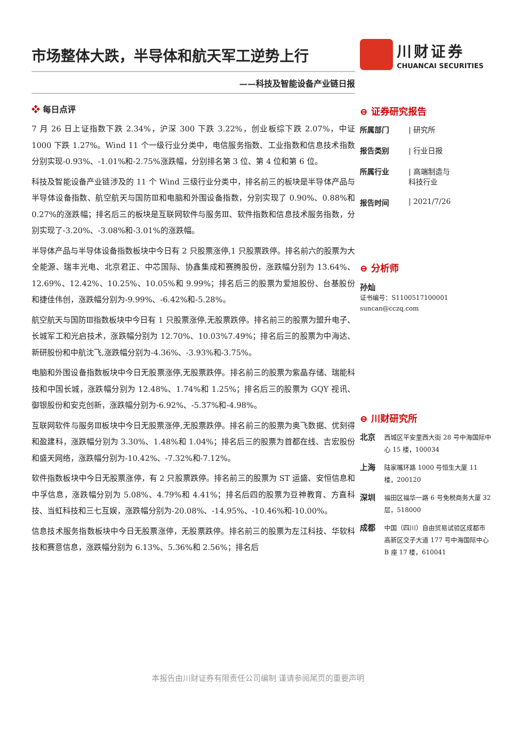市场整体大跌，半导体和航天军工逆势上行
——科技及智能设备产业链日报
❖ 每日点评
7 月 26 日上证指数下跌 2.34%，沪深 300 下跌 3.22%，创业板综下跌 2.07%，中证 1000 下跌 1.27%。Wind 11 个一级行业分类中，电信服务指数、工业指数和信息技术指数分别实现-0.93%、-1.01%和-2.75%涨跌幅，分别排名第 3 位、第 4 位和第 6 位。
科技及智能设备产业链涉及的 11 个 Wind 三级行业分类中，排名前三的板块是半导体产品与半导体设备指数、航空航天与国防Ⅲ和电脑和外围设备指数，分别实现了 0.90%、0.88%和 0.27%的涨跌幅；排名后三的板块是互联网软件与服务Ⅲ、软件指数和信息技术服务指数，分别实现了-3.20%、-3.08%和-3.01%的涨跌幅。
半导体产品与半导体设备指数板块中今日有 2 只股票涨停,1 只股票跌停。排名前六的股票为大全能源、瑞丰光电、北京君正、中芯国际、协鑫集成和赛腾股份，涨跌幅分别为 13.64%、12.69%、12.42%、10.25%、10.05%和 9.99%；排名后三的股票为爱旭股份、台基股份和捷佳伟创，涨跌幅分别为-9.99%、-6.42%和-5.28%。
航空航天与国防Ⅲ指数板块中今日有 1 只股票涨停,无股票跌停。排名前三的股票为盟升电子、长城军工和光启技术，涨跌幅分别为 12.70%、10.03%7.49%；排名后三的股票为中海达、新研股份和中航沈飞,涨跌幅分别为-4.36%、-3.93%和-3.75%。
电脑和外围设备指数板块中今日无股票涨停,无股票跌停。排名前三的股票为紫晶存储、瑞能科技和中国长城，涨跌幅分别为 12.48%、1.74%和 1.25%；排名后三的股票为 GQY 视讯、御银股份和安克创新，涨跌幅分别为-6.92%、-5.37%和-4.98%。
互联网软件与服务Ⅲ板块中今日无股票涨停,无股票跌停。排名前三的股票为奥飞数据、优刻得和盈建科，涨跌幅分别为 3.30%、1.48%和 1.04%；排名后三的股票为首都在线、吉宏股份和盛天网络，涨跌幅分别为-10.42%、-7.32%和-7.12%。
软件指数板块中今日无股票涨停，有 2 只股票跌停。排名前三的股票为 ST 运盛、安恒信息和中孚信息，涨跌幅分别为 5.08%、4.79%和 4.41%；排名后四的股票为豆神教育、方直科技、当虹科技和三七互娱，涨跌幅分别为-20.08%、-14.95%、-10.46%和-10.00%。
信息技术服务指数板块中今日无股票涨停，无股票跌停。排名前三的股票为左江科技、华软科技和赛意信息，涨跌幅分别为 6.13%、5.36%和 2.56%；排名后
川财证券
CHUANCAI SECURITIES
⊖ 证券研究报告
所属部门 | 研究所
报告类别 | 行业日报
所属行业 | 高端制造与
科技行业
报告时间 | 2021/7/26
⊖ 分析师
孙灿
证书编号：S1100517100001
suncan@cczq.com
⊖ 川财研究所
北京 西城区平安里西大街 28 号中海国际中心 15 楼，100034
上海 陆家嘴环路 1000 号恒生大厦 11 楼，200120
深圳 福田区福华一路 6 号免税商务大厦 32 层，518000
成都 中国（四川）自由贸易试验区成都市高新区交子大道 177 号中海国际中心 B 座 17 楼，610041
本报告由川财证券有限责任公司编制 谨请参阅尾页的重要声明